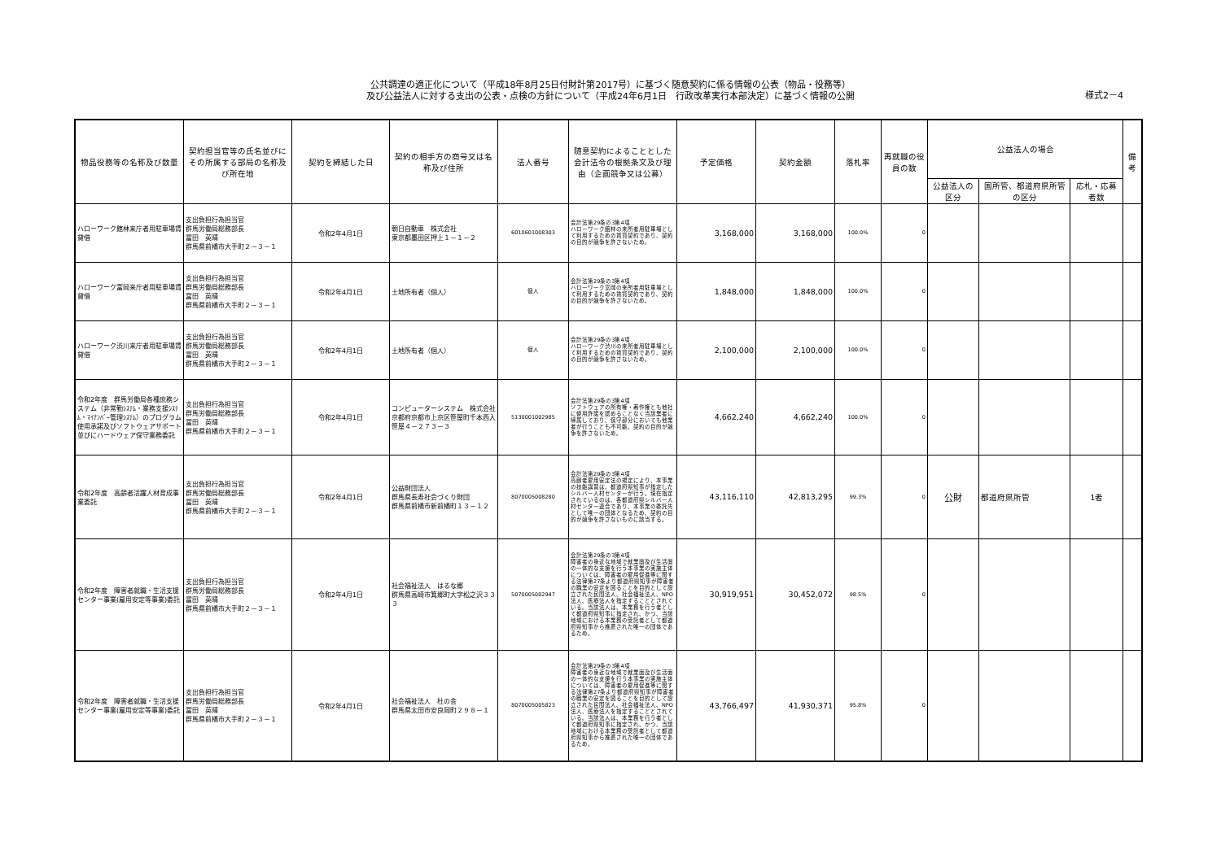公共調達の適正化について（平成18年8月25日付財計第2017号）に基づく随意契約に係る情報の公表（物品・役務等）
及び公益法人に対する支出の公表・点検の方針について（平成24年6月1日　行政改革実行本部決定）に基づく情報の公開
様式2－4
| 物品役務等の名称及び数量 | 契約担当官等の氏名並びにその所属する部局の名称及び所在地 | 契約を締結した日 | 契約の相手方の商号又は名称及び住所 | 法人番号 | 随意契約によることとした会計法令の根拠条文及び理由（企画競争又は公募） | 予定価格 | 契約金額 | 落札率 | 再就職の役員の数 | 公益法人の場合 | | | 備考 |
| --- | --- | --- | --- | --- | --- | --- | --- | --- | --- | --- | --- | --- | --- |
| | | | | | | | | | | 公益法人の区分 | 国所管、都道府県所管の区分 | 応札・応募者数 | |
| ハローワーク館林来庁者用駐車場賃貸借 | 支出負担行為担当官 群馬労働局総務部長 冨田 英晴 群馬県前橋市大手町２－３－１ | 令和2年4月1日 | 朝日自動車 株式会社 東京都墨田区押上１－１－２ | 6010601008303 | 会計法第29条の3第4項 ハローワーク館林の来所者用駐車場として利用するための賃貸契約であり、契約の目的が競争を許さないため。 | 3,168,000 | 3,168,000 | 100.0% | 0 | | | | |
| ハローワーク富岡来庁者用駐車場賃貸借 | 支出負担行為担当官 群馬労働局総務部長 冨田 英晴 群馬県前橋市大手町２－３－１ | 令和2年4月1日 | 土地所有者（個人） | 個人 | 会計法第29条の3第4項 ハローワーク富岡の来所者用駐車場として利用するための賃貸契約であり、契約の目的が競争を許さないため。 | 1,848,000 | 1,848,000 | 100.0% | 0 | | | | |
| ハローワーク渋川来庁者用駐車場賃貸借 | 支出負担行為担当官 群馬労働局総務部長 冨田 英晴 群馬県前橋市大手町２－３－１ | 令和2年4月1日 | 土地所有者（個人） | 個人 | 会計法第29条の3第4項 ハローワーク渋川の来所者用駐車場として利用するための賃貸契約であり、契約の目的が競争を許さないため。 | 2,100,000 | 2,100,000 | 100.0% | 0 | | | | |
| 令和2年度 群馬労働局各種庶務システム（非常勤ｼｽﾃﾑ・業務支援ｼｽﾃﾑ・ﾏｲﾅﾝﾊﾞｰ管理ｼｽﾃﾑ）のプログラム使用承諾及びソフトウェアサポート並びにハードウェア保守業務委託 | 支出負担行為担当官 群馬労働局総務部長 冨田 英晴 群馬県前橋市大手町２－３－１ | 令和2年4月1日 | コンピューターシステム 株式会社 京都府京都市上京区笹屋町千本西入笹屋４－２７３－３ | 5130001002985 | 会計法第29条の3第4項 ソフトウェアの所有権・著作権とも他社に使用許諾を認めることなく当該業者に帰属しており、保守部分においても他業者が行うことも不可能、契約の目的が競争を許さないため。 | 4,662,240 | 4,662,240 | 100.0% | 0 | | | | |
| 令和2年度 高齢者活躍人材育成事業委託 | 支出負担行為担当官 群馬労働局総務部長 冨田 英晴 群馬県前橋市大手町２－３－１ | 令和2年4月1日 | 公益財団法人 群馬県長寿社会づくり財団 群馬県前橋市新前橋町１３－１２ | 8070005008280 | 会計法第29条の3第4項 高齢者雇用安定法の規定により、本事業の技能講習は、都道府県知事が指定したシルバー人材センターが行う。現在指定されているのは、各都道府県シルバー人材センター連合であり、本事業の委託先として唯一の団体となるため、契約の目的が競争を許さないものに該当する。 | 43,116,110 | 42,813,295 | 99.3% | 0 | 公財 | 都道府県所管 | 1者 | |
| 令和2年度 障害者就職・生活支援センター事業(雇用安定等事業)委託 | 支出負担行為担当官 群馬労働局総務部長 冨田 英晴 群馬県前橋市大手町２－３－１ | 令和2年4月1日 | 社会福祉法人 はるな郷 群馬県高崎市箕郷町大字松之沢３３３ | 5070005002947 | 会計法第29条の3第4項 障害者の身近な地域で就業面及び生活面の一体的な支援を行う本事業の実施主体については、障害者の雇用促進等に関する法律第27条より都道府県知事が障害者の職業の安定を図ることを目的として設立された民間法人、社会福祉法人、NPO法人、医療法人を指定することとされている。当該法人は、本業務を行う者として都道府県知事に指定され、かつ、当該地域における本業務の受託者として都道府県知事から推薦された唯一の団体であるため。 | 30,919,951 | 30,452,072 | 98.5% | 0 | | | | |
| 令和2年度 障害者就職・生活支援センター事業(雇用安定等事業)委託 | 支出負担行為担当官 群馬労働局総務部長 冨田 英晴 群馬県前橋市大手町２－３－１ | 令和2年4月1日 | 社会福祉法人 杜の舎 群馬県太田市安良岡町２９８－１ | 8070005005823 | 会計法第29条の3第4項 障害者の身近な地域で就業面及び生活面の一体的な支援を行う本事業の実施主体については、障害者の雇用促進等に関する法律第27条より都道府県知事が障害者の職業の安定を図ることを目的として設立された民間法人、社会福祉法人、NPO法人、医療法人を指定することとされている。当該法人は、本業務を行う者として都道府県知事に指定され、かつ、当該地域における本業務の受託者として都道府県知事から推薦された唯一の団体であるため。 | 43,766,497 | 41,930,371 | 95.8% | 0 | | | | |